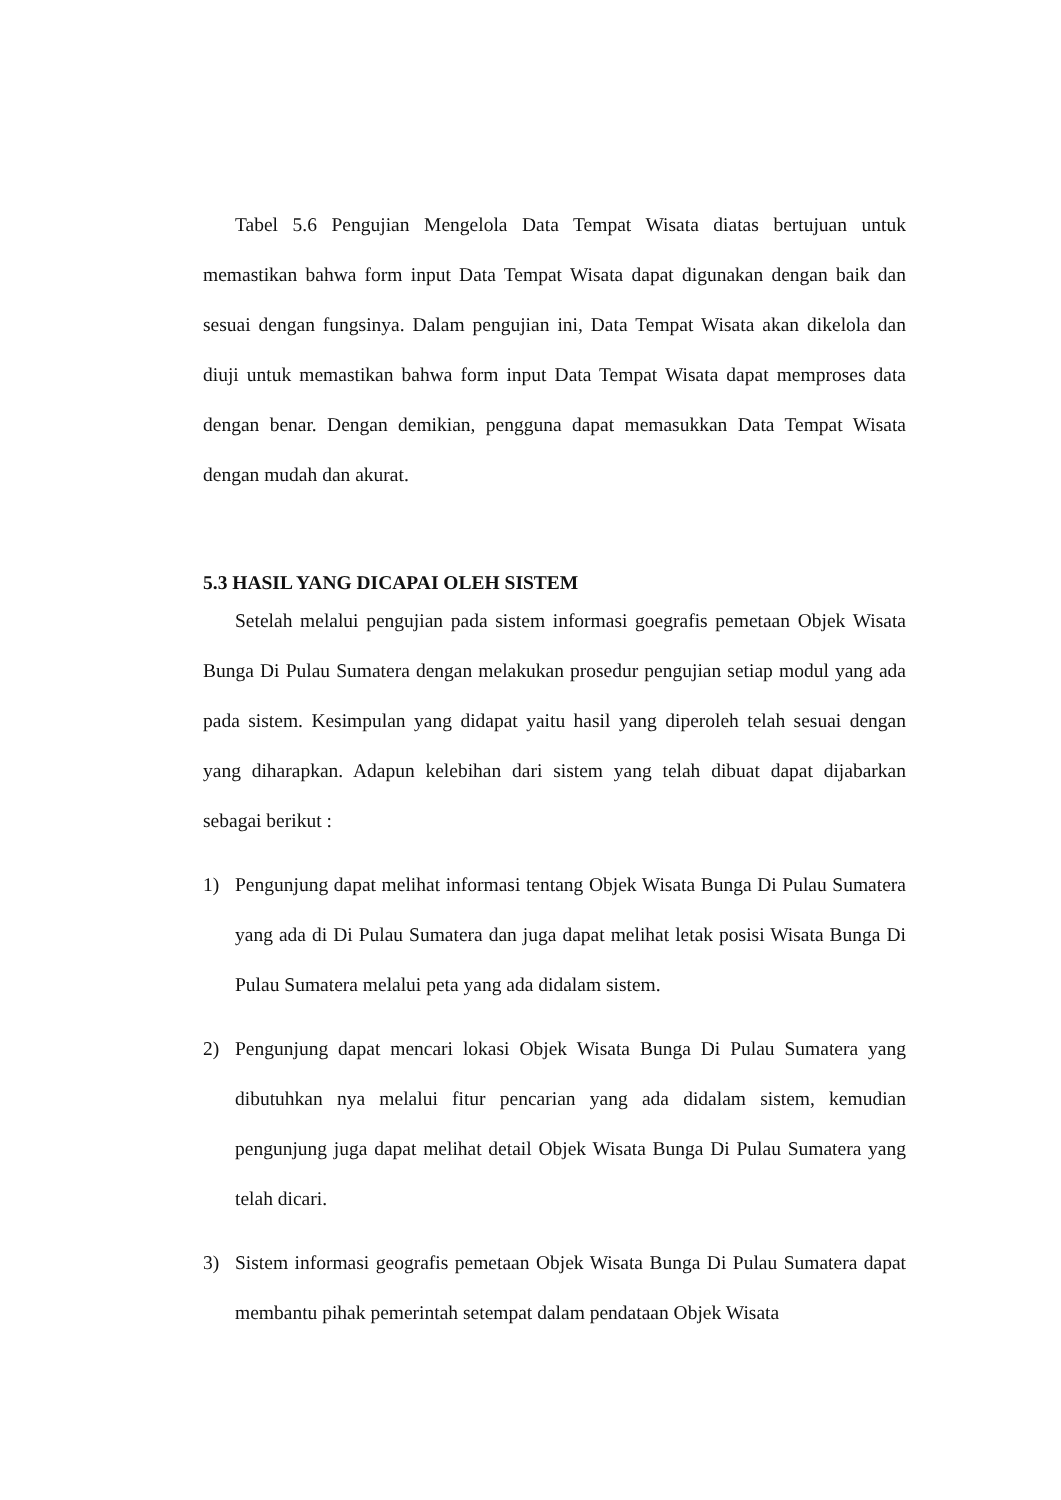Tabel 5.6 Pengujian Mengelola Data Tempat Wisata diatas bertujuan untuk memastikan bahwa form input Data Tempat Wisata dapat digunakan dengan baik dan sesuai dengan fungsinya. Dalam pengujian ini, Data Tempat Wisata akan dikelola dan diuji untuk memastikan bahwa form input Data Tempat Wisata dapat memproses data dengan benar. Dengan demikian, pengguna dapat memasukkan Data Tempat Wisata dengan mudah dan akurat.
5.3 HASIL YANG DICAPAI OLEH SISTEM
Setelah melalui pengujian pada sistem informasi goegrafis pemetaan Objek Wisata Bunga Di Pulau Sumatera dengan melakukan prosedur pengujian setiap modul yang ada pada sistem. Kesimpulan yang didapat yaitu hasil yang diperoleh telah sesuai dengan yang diharapkan. Adapun kelebihan dari sistem yang telah dibuat dapat dijabarkan sebagai berikut :
1) Pengunjung dapat melihat informasi tentang Objek Wisata Bunga Di Pulau Sumatera yang ada di Di Pulau Sumatera dan juga dapat melihat letak posisi Wisata Bunga Di Pulau Sumatera melalui peta yang ada didalam sistem.
2) Pengunjung dapat mencari lokasi Objek Wisata Bunga Di Pulau Sumatera yang dibutuhkan nya melalui fitur pencarian yang ada didalam sistem, kemudian pengunjung juga dapat melihat detail Objek Wisata Bunga Di Pulau Sumatera yang telah dicari.
3) Sistem informasi geografis pemetaan Objek Wisata Bunga Di Pulau Sumatera dapat membantu pihak pemerintah setempat dalam pendataan Objek Wisata